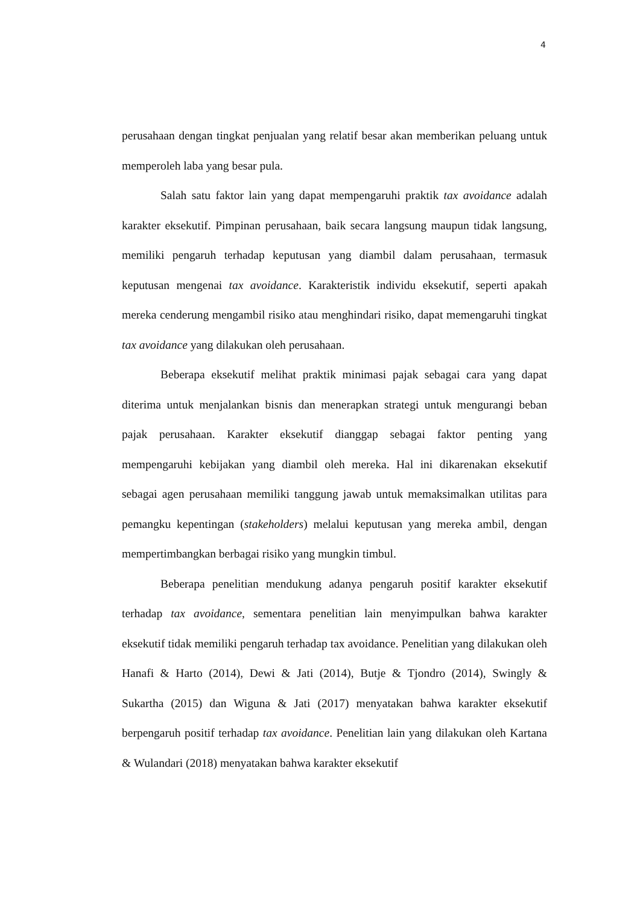4
perusahaan dengan tingkat penjualan yang relatif besar akan memberikan peluang untuk memperoleh laba yang besar pula.
Salah satu faktor lain yang dapat mempengaruhi praktik tax avoidance adalah karakter eksekutif. Pimpinan perusahaan, baik secara langsung maupun tidak langsung, memiliki pengaruh terhadap keputusan yang diambil dalam perusahaan, termasuk keputusan mengenai tax avoidance. Karakteristik individu eksekutif, seperti apakah mereka cenderung mengambil risiko atau menghindari risiko, dapat memengaruhi tingkat tax avoidance yang dilakukan oleh perusahaan.
Beberapa eksekutif melihat praktik minimasi pajak sebagai cara yang dapat diterima untuk menjalankan bisnis dan menerapkan strategi untuk mengurangi beban pajak perusahaan. Karakter eksekutif dianggap sebagai faktor penting yang mempengaruhi kebijakan yang diambil oleh mereka. Hal ini dikarenakan eksekutif sebagai agen perusahaan memiliki tanggung jawab untuk memaksimalkan utilitas para pemangku kepentingan (stakeholders) melalui keputusan yang mereka ambil, dengan mempertimbangkan berbagai risiko yang mungkin timbul.
Beberapa penelitian mendukung adanya pengaruh positif karakter eksekutif terhadap tax avoidance, sementara penelitian lain menyimpulkan bahwa karakter eksekutif tidak memiliki pengaruh terhadap tax avoidance. Penelitian yang dilakukan oleh Hanafi & Harto (2014), Dewi & Jati (2014), Butje & Tjondro (2014), Swingly & Sukartha (2015) dan Wiguna & Jati (2017) menyatakan bahwa karakter eksekutif berpengaruh positif terhadap tax avoidance. Penelitian lain yang dilakukan oleh Kartana & Wulandari (2018) menyatakan bahwa karakter eksekutif